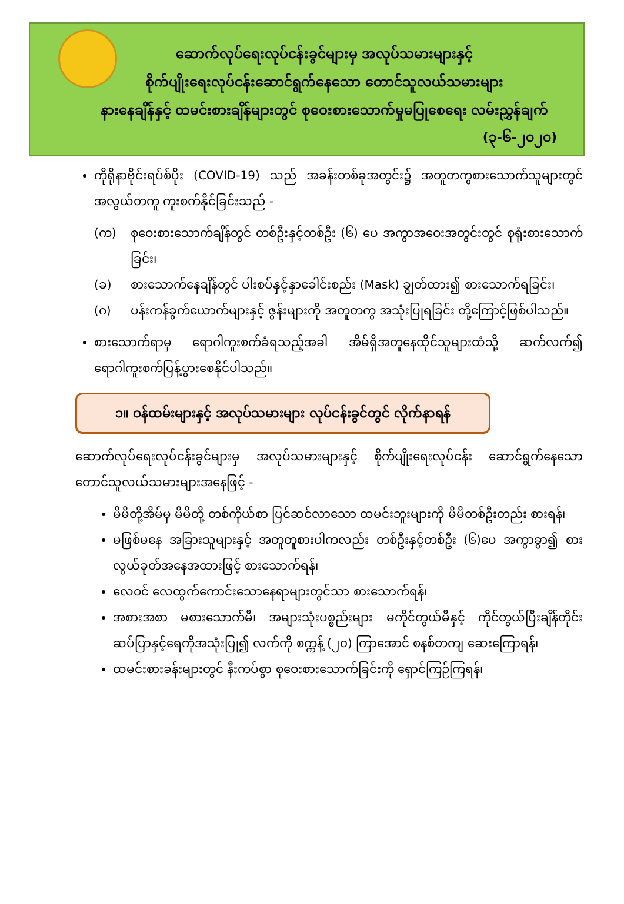ဆောက်လုပ်ရေးလုပ်ငန်းခွင်များမှ အလုပ်သမားများနှင့်
စိုက်ပျိုးရေးလုပ်ငန်းဆောင်ရွက်နေသော တောင်သူလယ်သမားများ
နားနေချိန်နှင့် ထမင်းစားချိန်များတွင် စုဝေးစားသောက်မှုမပြုစေရေး လမ်းညွှန်ချက်
(၃-၆-၂၀၂၀)
ကိုရိုနာဗိုင်းရပ်စ်ပိုး (COVID-19) သည် အခန်းတစ်ခုအတွင်း၌ အတူတကွစားသောက်သူများတွင် အလွယ်တကူ ကူးစက်နိုင်ခြင်းသည် -
(က) စုဝေးစားသောက်ချိန်တွင် တစ်ဦးနှင့်တစ်ဦး (၆) ပေ အကွာအဝေးအတွင်းတွင် စုရုံးစားသောက်ခြင်း၊
(ခ) စားသောက်နေချိန်တွင် ပါးစပ်နှင့်နှာခေါင်းစည်း (Mask) ချွတ်ထား၍ စားသောက်ရခြင်း၊
(ဂ) ပန်းကန်ခွက်ယောက်များနှင့် ဇွန်းများကို အတူတကွ အသုံးပြုရခြင်း တို့ကြောင့်ဖြစ်ပါသည်။
စားသောက်ရာမှ ရောဂါကူးစက်ခံရသည့်အခါ အိမ်ရှိအတူနေထိုင်သူများထံသို့ ဆက်လက်၍ ရောဂါကူးစက်ပြန့်ပွားစေနိုင်ပါသည်။
၁။ ဝန်ထမ်းများနှင့် အလုပ်သမားများ လုပ်ငန်းခွင်တွင် လိုက်နာရန်
ဆောက်လုပ်ရေးလုပ်ငန်းခွင်များမှ အလုပ်သမားများနှင့် စိုက်ပျိုးရေးလုပ်ငန်း ဆောင်ရွက်နေသော တောင်သူလယ်သမားများအနေဖြင့် -
မိမိတို့အိမ်မှ မိမိတို့ တစ်ကိုယ်စာ ပြင်ဆင်လာသော ထမင်းဘူးများကို မိမိတစ်ဦးတည်း စားရန်၊
မဖြစ်မနေ အခြားသူများနှင့် အတူတူစားပါကလည်း တစ်ဦးနှင့်တစ်ဦး (၆)ပေ အကွာခွာ၍ စားလွယ်ခုတ်အနေအထားဖြင့် စားသောက်ရန်၊
လေဝင် လေထွက်ကောင်းသောနေရာများတွင်သာ စားသောက်ရန်၊
အစားအစာ မစားသောက်မီ၊ အများသုံးပစ္စည်းများ မကိုင်တွယ်မီနှင့် ကိုင်တွယ်ပြီးချိန်တိုင်း ဆပ်ပြာနှင့်ရေကိုအသုံးပြု၍ လက်ကို စက္ကန့် (၂၀) ကြာအောင် စနစ်တကျ ဆေးကြောရန်၊
ထမင်းစားခန်းများတွင် နီးကပ်စွာ စုဝေးစားသောက်ခြင်းကို ရှောင်ကြဉ်ကြရန်၊